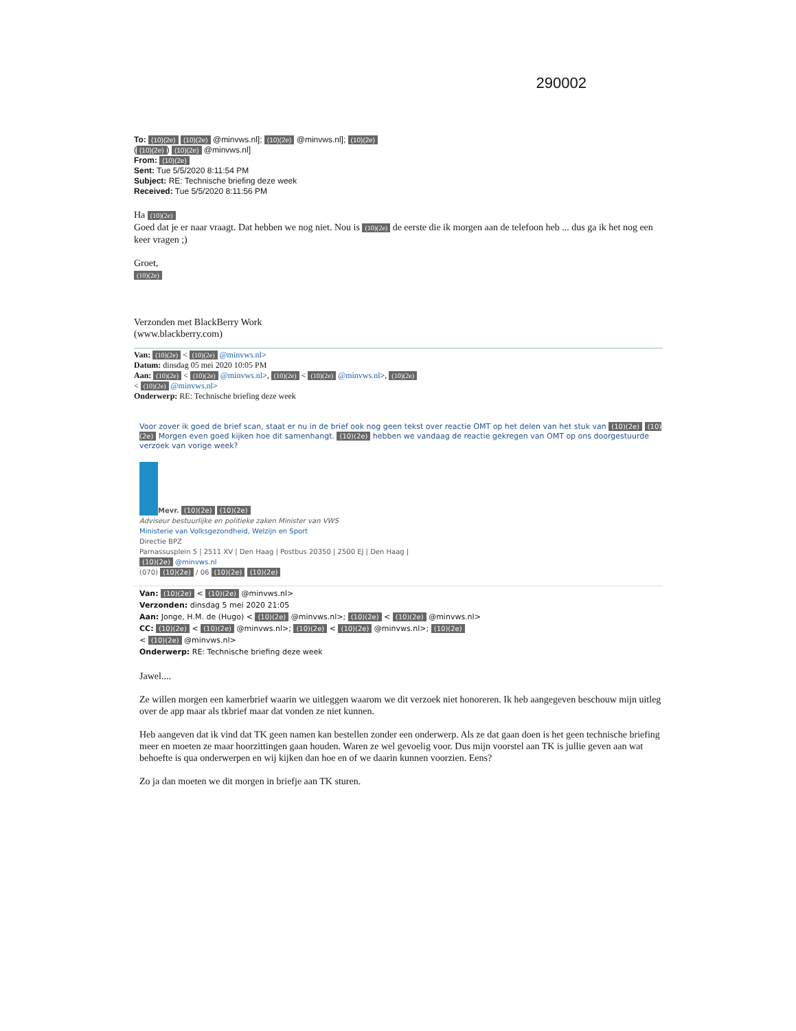290002
To: (10)(2e) (10)(2e) @minvws.nl]; (10)(2e) @minvws.nl]; (10)(2e)
((10)(2e)) (10)(2e) @minvws.nl]
From: (10)(2e)
Sent: Tue 5/5/2020 8:11:54 PM
Subject: RE: Technische briefing deze week
Received: Tue 5/5/2020 8:11:56 PM
Ha (10)(2e)
Goed dat je er naar vraagt. Dat hebben we nog niet. Nou is (10)(2e) de eerste die ik morgen aan de telefoon heb ... dus ga ik het nog een keer vragen ;)
Groet,
(10)(2e)
Verzonden met BlackBerry Work
(www.blackberry.com)
Van: (10)(2e) < (10)(2e) @minvws.nl>
Datum: dinsdag 05 mei 2020 10:05 PM
Aan: (10)(2e) < (10)(2e) @minvws.nl>, (10)(2e) < (10)(2e) @minvws.nl>, (10)(2e)
< (10)(2e) @minvws.nl>
Onderwerp: RE: Technische briefing deze week
Voor zover ik goed de brief scan, staat er nu in de brief ook nog geen tekst over reactie OMT op het delen van het stuk van (10)(2e) (10)(2e) Morgen even goed kijken hoe dit samenhangt. (10)(2e) hebben we vandaag de reactie gekregen van OMT op ons doorgestuurde verzoek van vorige week?
Mevr. (10)(2e) (10)(2e)
Adviseur bestuurlijke en politieke zaken Minister van VWS
Ministerie van Volksgezondheid, Welzijn en Sport
Directie BPZ
Parnassusplein 5 | 2511 XV | Den Haag | Postbus 20350 | 2500 EJ | Den Haag |
(10)(2e) @minvws.nl
(070) (10)(2e) / 06 (10)(2e) (10)(2e)
Van: (10)(2e) < (10)(2e) @minvws.nl>
Verzonden: dinsdag 5 mei 2020 21:05
Aan: Jonge, H.M. de (Hugo) < (10)(2e) @minvws.nl>; (10)(2e) < (10)(2e) @minvws.nl>
CC: (10)(2e) < (10)(2e) @minvws.nl>; (10)(2e) < (10)(2e) @minvws.nl>; (10)(2e)
< (10)(2e) @minvws.nl>
Onderwerp: RE: Technische briefing deze week
Jawel....
Ze willen morgen een kamerbrief waarin we uitleggen waarom we dit verzoek niet honoreren. Ik heb aangegeven beschouw mijn uitleg over de app maar als tkbrief maar dat vonden ze niet kunnen.
Heb aangeven dat ik vind dat TK geen namen kan bestellen zonder een onderwerp. Als ze dat gaan doen is het geen technische briefing meer en moeten ze maar hoorzittingen gaan houden. Waren ze wel gevoelig voor. Dus mijn voorstel aan TK is jullie geven aan wat behoefte is qua onderwerpen en wij kijken dan hoe en of we daarin kunnen voorzien. Eens?
Zo ja dan moeten we dit morgen in briefje aan TK sturen.